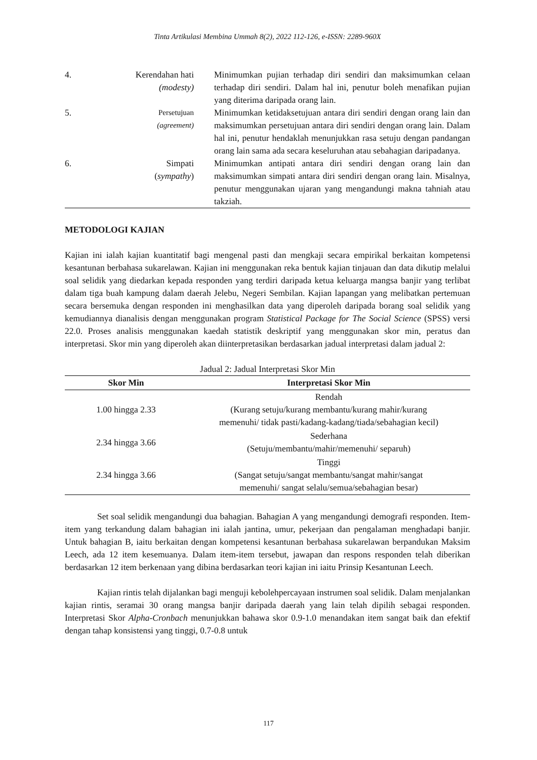Tinta Artikulasi Membina Ummah 8(2), 2022 112-126, e-ISSN: 2289-960X
| 4. | Kerendahan hati (modesty) | Minimumkan pujian terhadap diri sendiri dan maksimumkan celaan terhadap diri sendiri. Dalam hal ini, penutur boleh menafikan pujian yang diterima daripada orang lain. |
| 5. | Persetujuan (agreement) | Minimumkan ketidaksetujuan antara diri sendiri dengan orang lain dan maksimumkan persetujuan antara diri sendiri dengan orang lain. Dalam hal ini, penutur hendaklah menunjukkan rasa setuju dengan pandangan orang lain sama ada secara keseluruhan atau sebahagian daripadanya. |
| 6. | Simpati ( sympathy ) | Minimumkan antipati antara diri sendiri dengan orang lain dan maksimumkan simpati antara diri sendiri dengan orang lain. Misalnya, penutur menggunakan ujaran yang mengandungi makna tahniah atau takziah. |
METODOLOGI KAJIAN
Kajian ini ialah kajian kuantitatif bagi mengenal pasti dan mengkaji secara empirikal berkaitan kompetensi kesantunan berbahasa sukarelawan. Kajian ini menggunakan reka bentuk kajian tinjauan dan data dikutip melalui soal selidik yang diedarkan kepada responden yang terdiri daripada ketua keluarga mangsa banjir yang terlibat dalam tiga buah kampung dalam daerah Jelebu, Negeri Sembilan. Kajian lapangan yang melibatkan pertemuan secara bersemuka dengan responden ini menghasilkan data yang diperoleh daripada borang soal selidik yang kemudiannya dianalisis dengan menggunakan program Statistical Package for The Social Science (SPSS) versi 22.0. Proses analisis menggunakan kaedah statistik deskriptif yang menggunakan skor min, peratus dan interpretasi. Skor min yang diperoleh akan diinterpretasikan berdasarkan jadual interpretasi dalam jadual 2:
Jadual 2: Jadual Interpretasi Skor Min
| Skor Min | Interpretasi Skor Min |
| --- | --- |
| 1.00 hingga 2.33 | Rendah (Kurang setuju/kurang membantu/kurang mahir/kurang memenuhi/ tidak pasti/kadang-kadang/tiada/sebahagian kecil) |
| 2.34 hingga 3.66 | Sederhana (Setuju/membantu/mahir/memenuhi/ separuh) |
| 2.34 hingga 3.66 | Tinggi (Sangat setuju/sangat membantu/sangat mahir/sangat memenuhi/ sangat selalu/semua/sebahagian besar) |
Set soal selidik mengandungi dua bahagian. Bahagian A yang mengandungi demografi responden. Item-item yang terkandung dalam bahagian ini ialah jantina, umur, pekerjaan dan pengalaman menghadapi banjir. Untuk bahagian B, iaitu berkaitan dengan kompetensi kesantunan berbahasa sukarelawan berpandukan Maksim Leech, ada 12 item kesemuanya. Dalam item-item tersebut, jawapan dan respons responden telah diberikan berdasarkan 12 item berkenaan yang dibina berdasarkan teori kajian ini iaitu Prinsip Kesantunan Leech.
Kajian rintis telah dijalankan bagi menguji kebolehpercayaan instrumen soal selidik. Dalam menjalankan kajian rintis, seramai 30 orang mangsa banjir daripada daerah yang lain telah dipilih sebagai responden. Interpretasi Skor Alpha-Cronbach menunjukkan bahawa skor 0.9-1.0 menandakan item sangat baik dan efektif dengan tahap konsistensi yang tinggi, 0.7-0.8 untuk
117